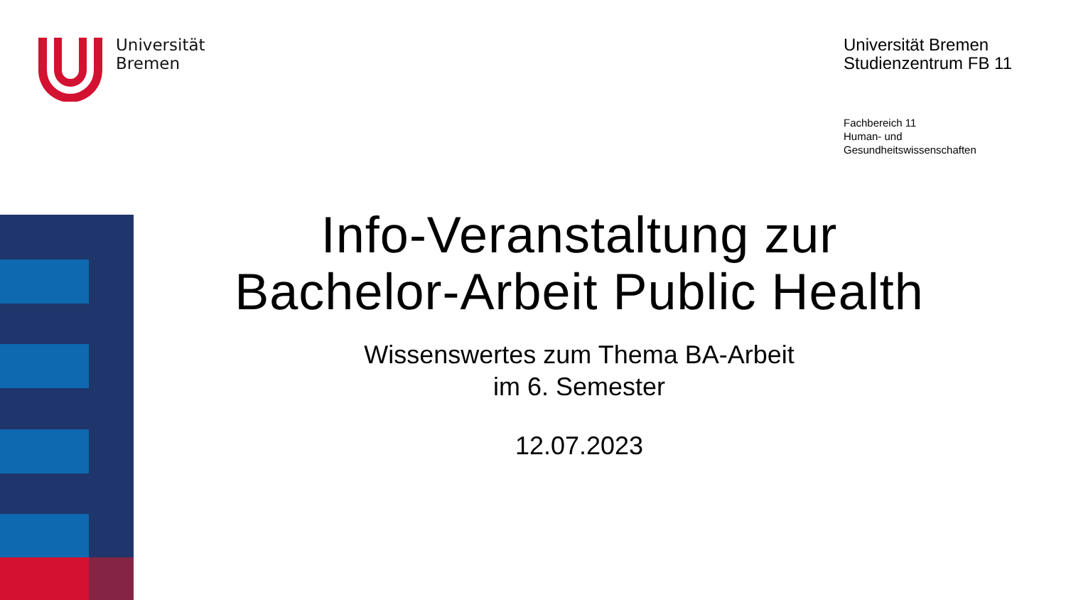Universität
Bremen
Universität Bremen
Studienzentrum FB 11
Fachbereich 11
Human- und
Gesundheitswissenschaften
Info-Veranstaltung zur
Bachelor-Arbeit Public Health
Wissenswertes zum Thema BA-Arbeit
im 6. Semester
12.07.2023